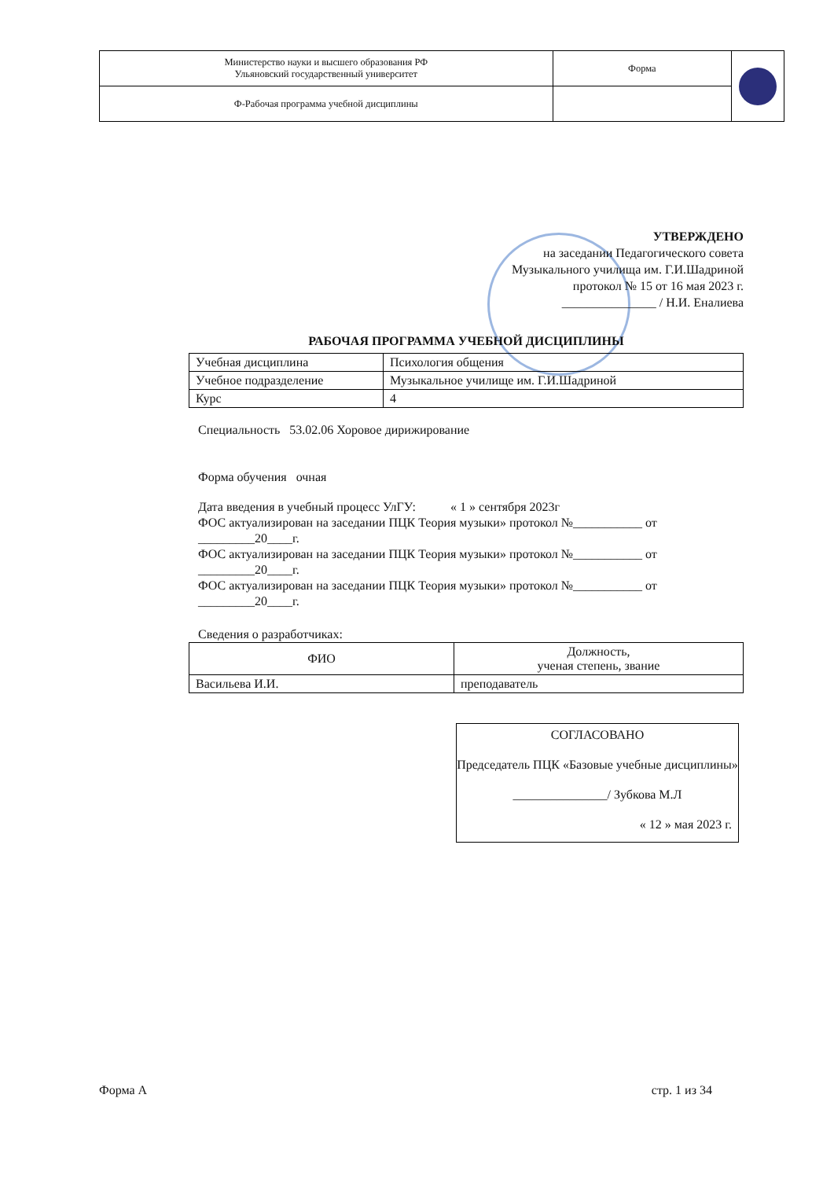| Министерство науки и высшего образования РФ Ульяновский государственный университет | Форма | |
| Ф-Рабочая программа учебной дисциплины | | |
УТВЕРЖДЕНО
на заседании Педагогического совета
Музыкального училища им. Г.И.Шадриной
протокол № 15 от 16 мая 2023 г.
_______________ / Н.И. Еналиева
РАБОЧАЯ ПРОГРАММА УЧЕБНОЙ ДИСЦИПЛИНЫ
| Учебная дисциплина | Психология общения |
| Учебное подразделение | Музыкальное училище им. Г.И.Шадриной |
| Курс | 4 |
Специальность 53.02.06 Хоровое дирижирование
Форма обучения очная
Дата введения в учебный процесс УлГУ: « 1 » сентября 2023г
ФОС актуализирован на заседании ПЦК Теория музыки» протокол №___________ от _________20____г.
ФОС актуализирован на заседании ПЦК Теория музыки» протокол №___________ от _________20____г.
ФОС актуализирован на заседании ПЦК Теория музыки» протокол №___________ от _________20____г.
Сведения о разработчиках:
| ФИО | Должность, ученая степень, звание |
| --- | --- |
| Васильева И.И. | преподаватель |
СОГЛАСОВАНО
Председатель ПЦК «Базовые учебные дисциплины»
_______________/ Зубкова М.Л
« 12 » мая 2023 г.
Форма А стр. 1 из 34